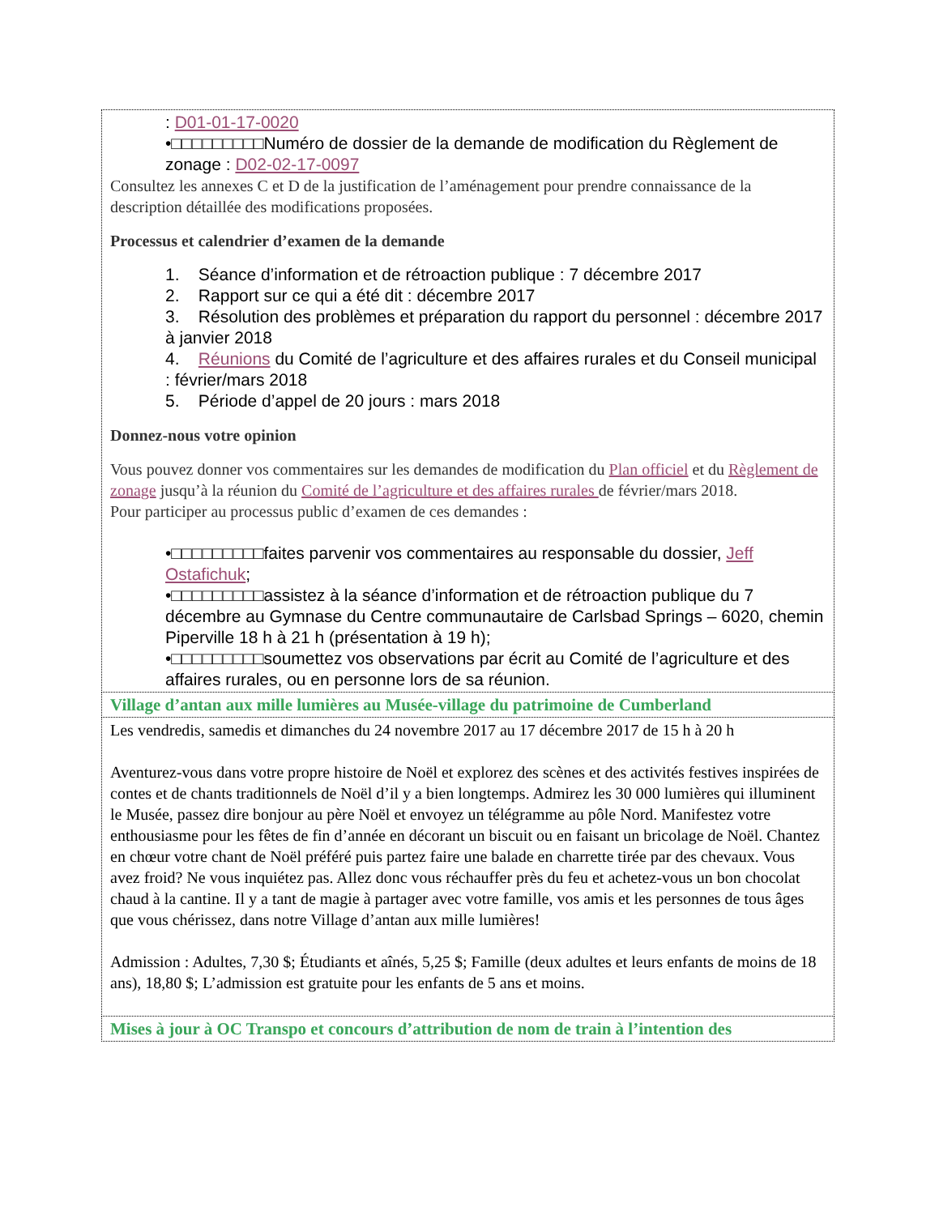| : D01-01-17-0020 •□□□□□□□□□Numéro de dossier de la demande de modification du Règlement de zonage : D02-02-17-0097 Consultez les annexes C et D de la justification de l’aménagement pour prendre connaissance de la description détaillée des modifications proposées. Processus et calendrier d’examen de la demande 1. Séance d’information et de rétroaction publique : 7 décembre 2017 2. Rapport sur ce qui a été dit : décembre 2017 3. Résolution des problèmes et préparation du rapport du personnel : décembre 2017 à janvier 2018 4. Réunions du Comité de l’agriculture et des affaires rurales et du Conseil municipal : février/mars 2018 5. Période d’appel de 20 jours : mars 2018 Donnez-nous votre opinion Vous pouvez donner vos commentaires sur les demandes de modification du Plan officiel et du Règlement de zonage jusqu’à la réunion du Comité de l’agriculture et des affaires rurales de février/mars 2018. Pour participer au processus public d’examen de ces demandes : •□□□□□□□□□faites parvenir vos commentaires au responsable du dossier, Jeff Ostafichuk ; •□□□□□□□□□assistez à la séance d’information et de rétroaction publique du 7 décembre au Gymnase du Centre communautaire de Carlsbad Springs – 6020, chemin Piperville 18 h à 21 h (présentation à 19 h); •□□□□□□□□□soumettez vos observations par écrit au Comité de l’agriculture et des affaires rurales, ou en personne lors de sa réunion. |
| Village d’antan aux mille lumières au Musée-village du patrimoine de Cumberland |
| Les vendredis, samedis et dimanches du 24 novembre 2017 au 17 décembre 2017 de 15 h à 20 h Aventurez-vous dans votre propre histoire de Noël et explorez des scènes et des activités festives inspirées de contes et de chants traditionnels de Noël d’il y a bien longtemps. Admirez les 30 000 lumières qui illuminent le Musée, passez dire bonjour au père Noël et envoyez un télégramme au pôle Nord. Manifestez votre enthousiasme pour les fêtes de fin d’année en décorant un biscuit ou en faisant un bricolage de Noël. Chantez en chœur votre chant de Noël préféré puis partez faire une balade en charrette tirée par des chevaux. Vous avez froid? Ne vous inquiétez pas. Allez donc vous réchauffer près du feu et achetez-vous un bon chocolat chaud à la cantine. Il y a tant de magie à partager avec votre famille, vos amis et les personnes de tous âges que vous chérissez, dans notre Village d’antan aux mille lumières! Admission : Adultes, 7,30 $; Étudiants et aînés, 5,25 $; Famille (deux adultes et leurs enfants de moins de 18 ans), 18,80 $; L’admission est gratuite pour les enfants de 5 ans et moins. |
| Mises à jour à OC Transpo et concours d’attribution de nom de train à l’intention des |